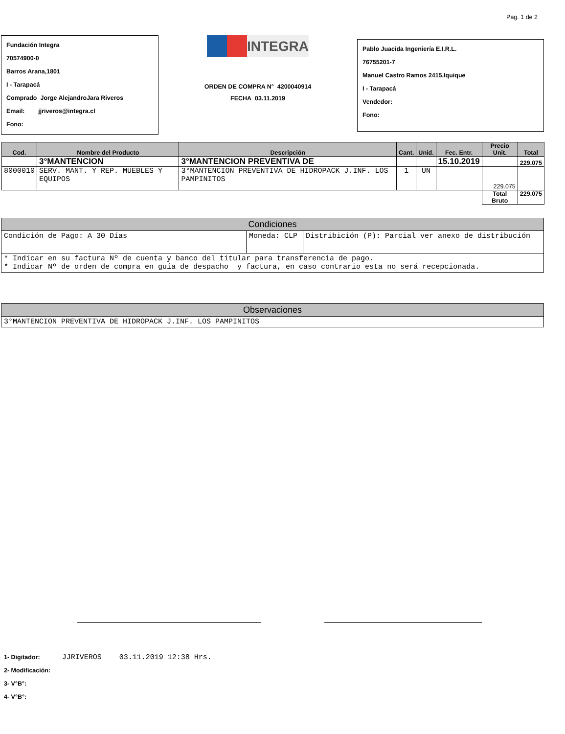Pag. 1 de 2
Fundación Integra
70574900-0
Barros Arana,1801
I - Tarapacá
Comprado Jorge AlejandroJara Riveros
Email: jjriveros@integra.cl
Fono:
INTEGRA
ORDEN DE COMPRA N° 4200040914
FECHA 03.11.2019
Pablo Juacida Ingeniería E.I.R.L.
76755201-7
Manuel Castro Ramos 2415,Iquique
I - Tarapacá
Vendedor:
Fono:
| Cod. | Nombre del Producto | Descripción | Cant. | Unid. | Fec. Entr. | Precio Unit. | Total |
| --- | --- | --- | --- | --- | --- | --- | --- |
| | 3°MANTENCION | 3°MANTENCION PREVENTIVA DE | | | 15.10.2019 | | 229.075 |
| 8000010 | SERV. MANT. Y REP. MUEBLES Y EQUIPOS | 3°MANTENCION PREVENTIVA DE HIDROPACK J.INF. LOS PAMPINITOS | 1 | UN | | 229.075 | |
| | | | | | | Total Bruto | 229.075 |
| Condiciones | | |
| Condición de Pago: A 30 Días | Moneda: CLP | Distribición (P): Parcial ver anexo de distribución |
| * Indicar en su factura Nº de cuenta y banco del titular para transferencia de pago. * Indicar Nº de orden de compra en guía de despacho y factura, en caso contrario esta no será recepcionada. | | |
| Observaciones |
| 3°MANTENCION PREVENTIVA DE HIDROPACK J.INF. LOS PAMPINITOS |
1- Digitador: JJRIVEROS 03.11.2019 12:38 Hrs.
2- Modificación:
3- V°B°:
4- V°B°: